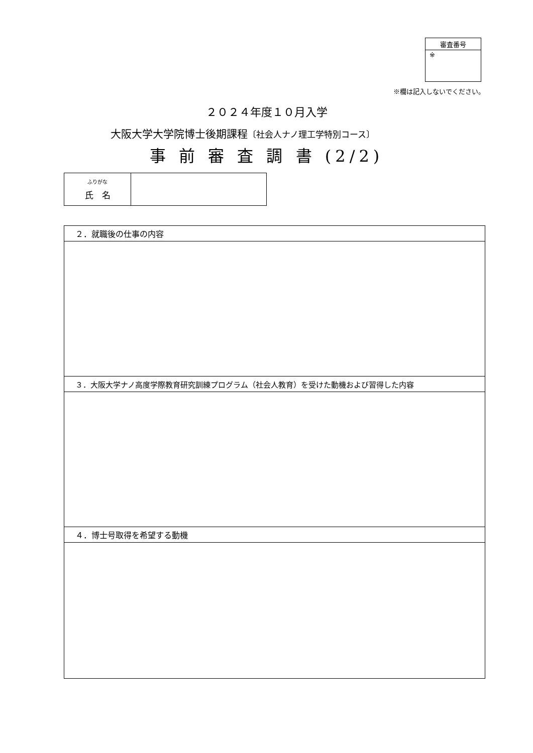| 審査番号 |
| ※ |
※欄は記入しないでください。
２０２４年度１０月入学
大阪大学大学院博士後期課程〔社会人ナノ理工学特別コース〕
事 前 審 査 調 書 (2/2)
| ふりがな 氏 名 | |
| ２．就職後の仕事の内容 |
| ３．大阪大学ナノ高度学際教育研究訓練プログラム（社会人教育）を受けた動機および習得した内容 |
| ４．博士号取得を希望する動機 |